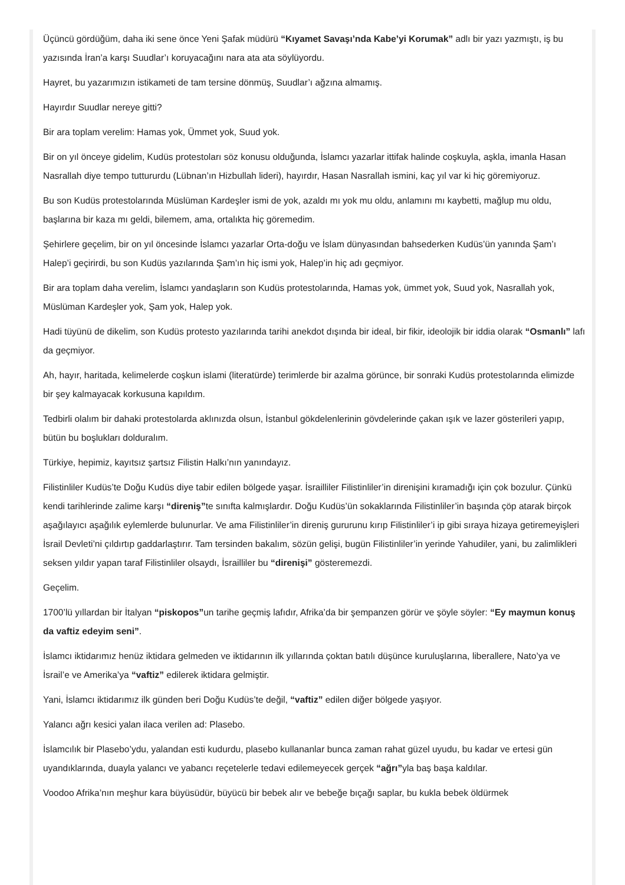Üçüncü gördüğüm, daha iki sene önce Yeni Şafak müdürü “Kıyamet Savaşı’nda Kabe’yi Korumak” adlı bir yazı yazmıştı, iş bu yazısında İran’a karşı Suudlar’ı koruyacağını nara ata ata söylüyordu.
Hayret, bu yazarımızın istikameti de tam tersine dönmüş, Suudlar’ı ağzına almamış.
Hayırdır Suudlar nereye gitti?
Bir ara toplam verelim: Hamas yok, Ümmet yok, Suud yok.
Bir on yıl önceye gidelim, Kudüs protestoları söz konusu olduğunda, İslamcı yazarlar ittifak halinde coşkuyla, aşkla, imanla Hasan Nasrallah diye tempo tuttururdu (Lübnan’ın Hizbullah lideri), hayırdır, Hasan Nasrallah ismini, kaç yıl var ki hiç göremiyoruz.
Bu son Kudüs protestolarında Müslüman Kardeşler ismi de yok, azaldı mı yok mu oldu, anlamını mı kaybetti, mağlup mu oldu, başlarına bir kaza mı geldi, bilemem, ama, ortalıkta hiç göremedim.
Şehirlere geçelim, bir on yıl öncesinde İslamcı yazarlar Orta-doğu ve İslam dünyasından bahsederken Kudüs’ün yanında Şam’ı Halep’i geçirirdi, bu son Kudüs yazılarında Şam’ın hiç ismi yok, Halep’in hiç adı geçmiyor.
Bir ara toplam daha verelim, İslamcı yandaşların son Kudüs protestolarında, Hamas yok, ümmet yok, Suud yok, Nasrallah yok, Müslüman Kardeşler yok, Şam yok, Halep yok.
Hadi tüyünü de dikelim, son Kudüs protesto yazılarında tarihi anekdot dışında bir ideal, bir fikir, ideolojik bir iddia olarak “Osmanlı” lafı da geçmiyor.
Ah, hayır, haritada, kelimelerde coşkun islami (literatürde) terimlerde bir azalma görünce, bir sonraki Kudüs protestolarında elimizde bir şey kalmayacak korkusuna kapıldım.
Tedbirli olalım bir dahaki protestolarda aklınızda olsun, İstanbul gökdelenlerinin gövdelerinde çakan ışık ve lazer gösterileri yapıp, bütün bu boşlukları dolduralım.
Türkiye, hepimiz, kayıtsız şartsız Filistin Halkı’nın yanındayız.
Filistinliler Kudüs’te Doğu Kudüs diye tabir edilen bölgede yaşar. İsrailliler Filistinliler’in direnişini kıramadığı için çok bozulur. Çünkü kendi tarihlerinde zalime karşı “direniş”te sınıfta kalmışlardır. Doğu Kudüs’ün sokaklarında Filistinliler’in başında çöp atarak birçok aşağılayıcı aşağılık eylemlerde bulunurlar. Ve ama Filistinliler’in direniş gururunu kırıp Filistinliler’i ip gibi sıraya hizaya getiremeyişleri İsrail Devleti’ni çıldırtıp gaddarlaştırır. Tam tersinden bakalım, sözün gelişi, bugün Filistinliler’in yerinde Yahudiler, yani, bu zalimlikleri seksen yıldır yapan taraf Filistinliler olsaydı, İsrailliler bu “direnişi” gösteremezdi.
Geçelim.
1700’lü yıllardan bir İtalyan “piskopos”un tarihe geçmiş lafıdır, Afrika’da bir şempanzen görür ve şöyle söyler: “Ey maymun konuş da vaftiz edeyim seni”.
İslamcı iktidarımız henüz iktidara gelmeden ve iktidarının ilk yıllarında çoktan batılı düşünce kuruluşlarına, liberallere, Nato’ya ve İsrail’e ve Amerika’ya “vaftiz” edilerek iktidara gelmiştir.
Yani, İslamcı iktidarımız ilk günden beri Doğu Kudüs’te değil, “vaftiz” edilen diğer bölgede yaşıyor.
Yalancı ağrı kesici yalan ilaca verilen ad: Plasebo.
İslamcılık bir Plasebo’ydu, yalandan esti kudurdu, plasebo kullananlar bunca zaman rahat güzel uyudu, bu kadar ve ertesi gün uyandıklarında, duayla yalancı ve yabancı reçetelerle tedavi edilemeyecek gerçek “ağrı”yla baş başa kaldılar.
Voodoo Afrika’nın meşhur kara büyüsüdür, büyücü bir bebek alır ve bebeğe bıçağı saplar, bu kukla bebek öldürmek